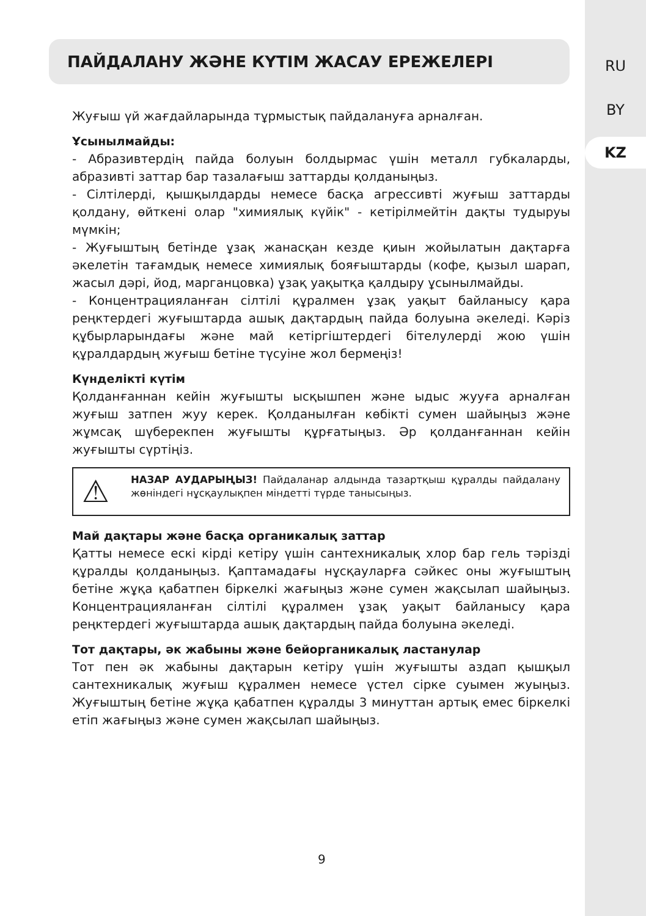RU
BY
KZ
ПАЙДАЛАНУ ЖӘНЕ КҮТІМ ЖАСАУ ЕРЕЖЕЛЕРІ
Жуғыш үй жағдайларында тұрмыстық пайдалануға арналған.
Ұсынылмайды:
- Абразивтердің пайда болуын болдырмас үшін металл губкаларды, абразивті заттар бар тазалағыш заттарды қолданыңыз.
- Сілтілерді, қышқылдарды немесе басқа агрессивті жуғыш заттарды қолдану, өйткені олар "химиялық күйік" - кетірілмейтін дақты тудыруы мүмкін;
- Жуғыштың бетінде ұзақ жанасқан кезде қиын жойылатын дақтарға әкелетін тағамдық немесе химиялық бояғыштарды (кофе, қызыл шарап, жасыл дәрі, йод, марганцовка) ұзақ уақытқа қалдыру ұсынылмайды.
- Концентрацияланған сілтілі құралмен ұзақ уақыт байланысу қара реңктердегі жуғыштарда ашық дақтардың пайда болуына әкеледі. Кәріз құбырларындағы және май кетіргіштердегі бітелулерді жою үшін құралдардың жуғыш бетіне түсуіне жол бермеңіз!
Күнделікті күтім
Қолданғаннан кейін жуғышты ысқышпен және ыдыс жууға арналған жуғыш затпен жуу керек. Қолданылған көбікті сумен шайыңыз және жұмсақ шүберекпен жуғышты құрғатыңыз. Әр қолданғаннан кейін жуғышты сүртіңіз.
⚠
НАЗАР АУДАРЫҢЫЗ! Пайдаланар алдында тазартқыш құралды пайдалану жөніндегі нұсқаулықпен міндетті түрде танысыңыз.
Май дақтары және басқа органикалық заттар
Қатты немесе ескі кірді кетіру үшін сантехникалық хлор бар гель тәрізді құралды қолданыңыз. Қаптамадағы нұсқауларға сәйкес оны жуғыштың бетіне жұқа қабатпен біркелкі жағыңыз және сумен жақсылап шайыңыз. Концентрацияланған сілтілі құралмен ұзақ уақыт байланысу қара реңктердегі жуғыштарда ашық дақтардың пайда болуына әкеледі.
Тот дақтары, әк жабыны және бейорганикалық ластанулар
Тот пен әк жабыны дақтарын кетіру үшін жуғышты аздап қышқыл сантехникалық жуғыш құралмен немесе үстел сірке суымен жуыңыз. Жуғыштың бетіне жұқа қабатпен құралды 3 минуттан артық емес біркелкі етіп жағыңыз және сумен жақсылап шайыңыз.
9